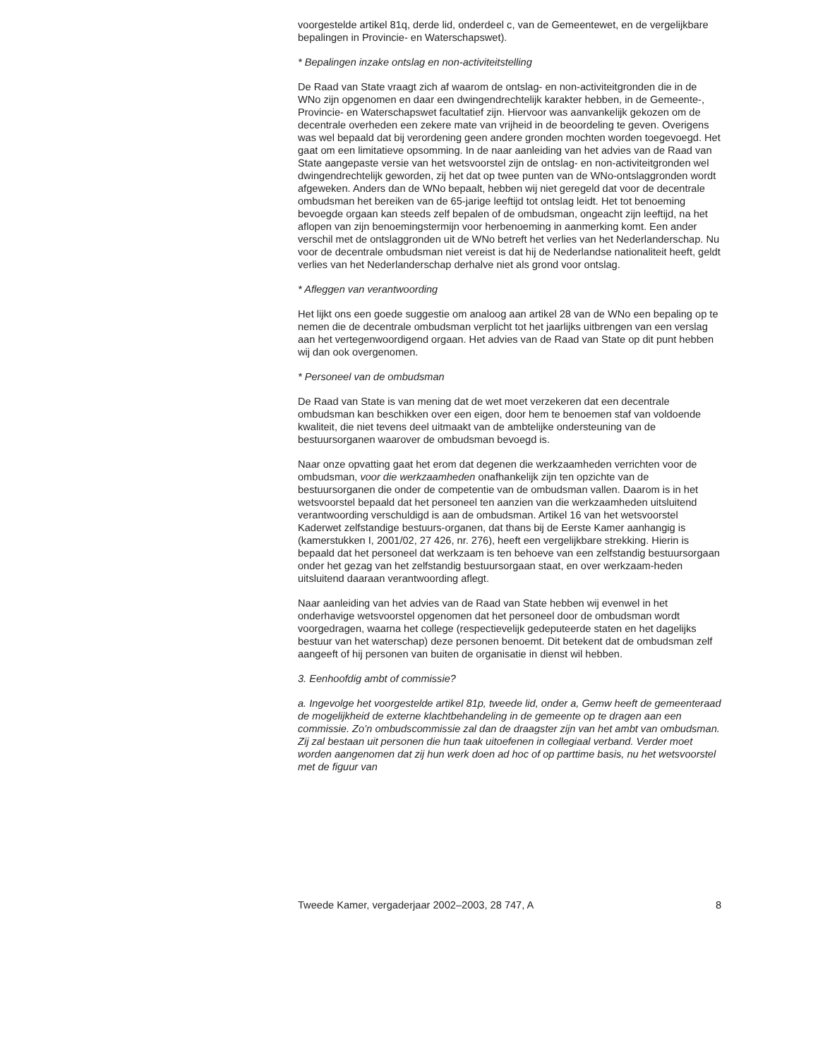voorgestelde artikel 81q, derde lid, onderdeel c, van de Gemeentewet, en de vergelijkbare bepalingen in Provincie- en Waterschapswet).
* Bepalingen inzake ontslag en non-activiteitstelling
De Raad van State vraagt zich af waarom de ontslag- en non-activiteitgronden die in de WNo zijn opgenomen en daar een dwingendrechtelijk karakter hebben, in de Gemeente-, Provincie- en Waterschapswet facultatief zijn. Hiervoor was aanvankelijk gekozen om de decentrale overheden een zekere mate van vrijheid in de beoordeling te geven. Overigens was wel bepaald dat bij verordening geen andere gronden mochten worden toegevoegd. Het gaat om een limitatieve opsomming. In de naar aanleiding van het advies van de Raad van State aangepaste versie van het wetsvoorstel zijn de ontslag- en non-activiteitgronden wel dwingendrechtelijk geworden, zij het dat op twee punten van de WNo-ontslaggronden wordt afgeweken. Anders dan de WNo bepaalt, hebben wij niet geregeld dat voor de decentrale ombudsman het bereiken van de 65-jarige leeftijd tot ontslag leidt. Het tot benoeming bevoegde orgaan kan steeds zelf bepalen of de ombudsman, ongeacht zijn leeftijd, na het aflopen van zijn benoemingstermijn voor herbenoeming in aanmerking komt. Een ander verschil met de ontslaggronden uit de WNo betreft het verlies van het Nederlanderschap. Nu voor de decentrale ombudsman niet vereist is dat hij de Nederlandse nationaliteit heeft, geldt verlies van het Nederlanderschap derhalve niet als grond voor ontslag.
* Afleggen van verantwoording
Het lijkt ons een goede suggestie om analoog aan artikel 28 van de WNo een bepaling op te nemen die de decentrale ombudsman verplicht tot het jaarlijks uitbrengen van een verslag aan het vertegenwoordigend orgaan. Het advies van de Raad van State op dit punt hebben wij dan ook overgenomen.
* Personeel van de ombudsman
De Raad van State is van mening dat de wet moet verzekeren dat een decentrale ombudsman kan beschikken over een eigen, door hem te benoemen staf van voldoende kwaliteit, die niet tevens deel uitmaakt van de ambtelijke ondersteuning van de bestuursorganen waarover de ombudsman bevoegd is.
Naar onze opvatting gaat het erom dat degenen die werkzaamheden verrichten voor de ombudsman, voor die werkzaamheden onafhankelijk zijn ten opzichte van de bestuursorganen die onder de competentie van de ombudsman vallen. Daarom is in het wetsvoorstel bepaald dat het personeel ten aanzien van die werkzaamheden uitsluitend verantwoording verschuldigd is aan de ombudsman. Artikel 16 van het wetsvoorstel Kaderwet zelfstandige bestuurs-organen, dat thans bij de Eerste Kamer aanhangig is (kamerstukken I, 2001/02, 27 426, nr. 276), heeft een vergelijkbare strekking. Hierin is bepaald dat het personeel dat werkzaam is ten behoeve van een zelfstandig bestuursorgaan onder het gezag van het zelfstandig bestuursorgaan staat, en over werkzaam-heden uitsluitend daaraan verantwoording aflegt.
Naar aanleiding van het advies van de Raad van State hebben wij evenwel in het onderhavige wetsvoorstel opgenomen dat het personeel door de ombudsman wordt voorgedragen, waarna het college (respectievelijk gedeputeerde staten en het dagelijks bestuur van het waterschap) deze personen benoemt. Dit betekent dat de ombudsman zelf aangeeft of hij personen van buiten de organisatie in dienst wil hebben.
3. Eenhoofdig ambt of commissie?
a. Ingevolge het voorgestelde artikel 81p, tweede lid, onder a, Gemw heeft de gemeenteraad de mogelijkheid de externe klachtbehandeling in de gemeente op te dragen aan een commissie. Zo’n ombudscommissie zal dan de draagster zijn van het ambt van ombudsman. Zij zal bestaan uit personen die hun taak uitoefenen in collegiaal verband. Verder moet worden aangenomen dat zij hun werk doen ad hoc of op parttime basis, nu het wetsvoorstel met de figuur van
Tweede Kamer, vergaderjaar 2002–2003, 28 747, A 8